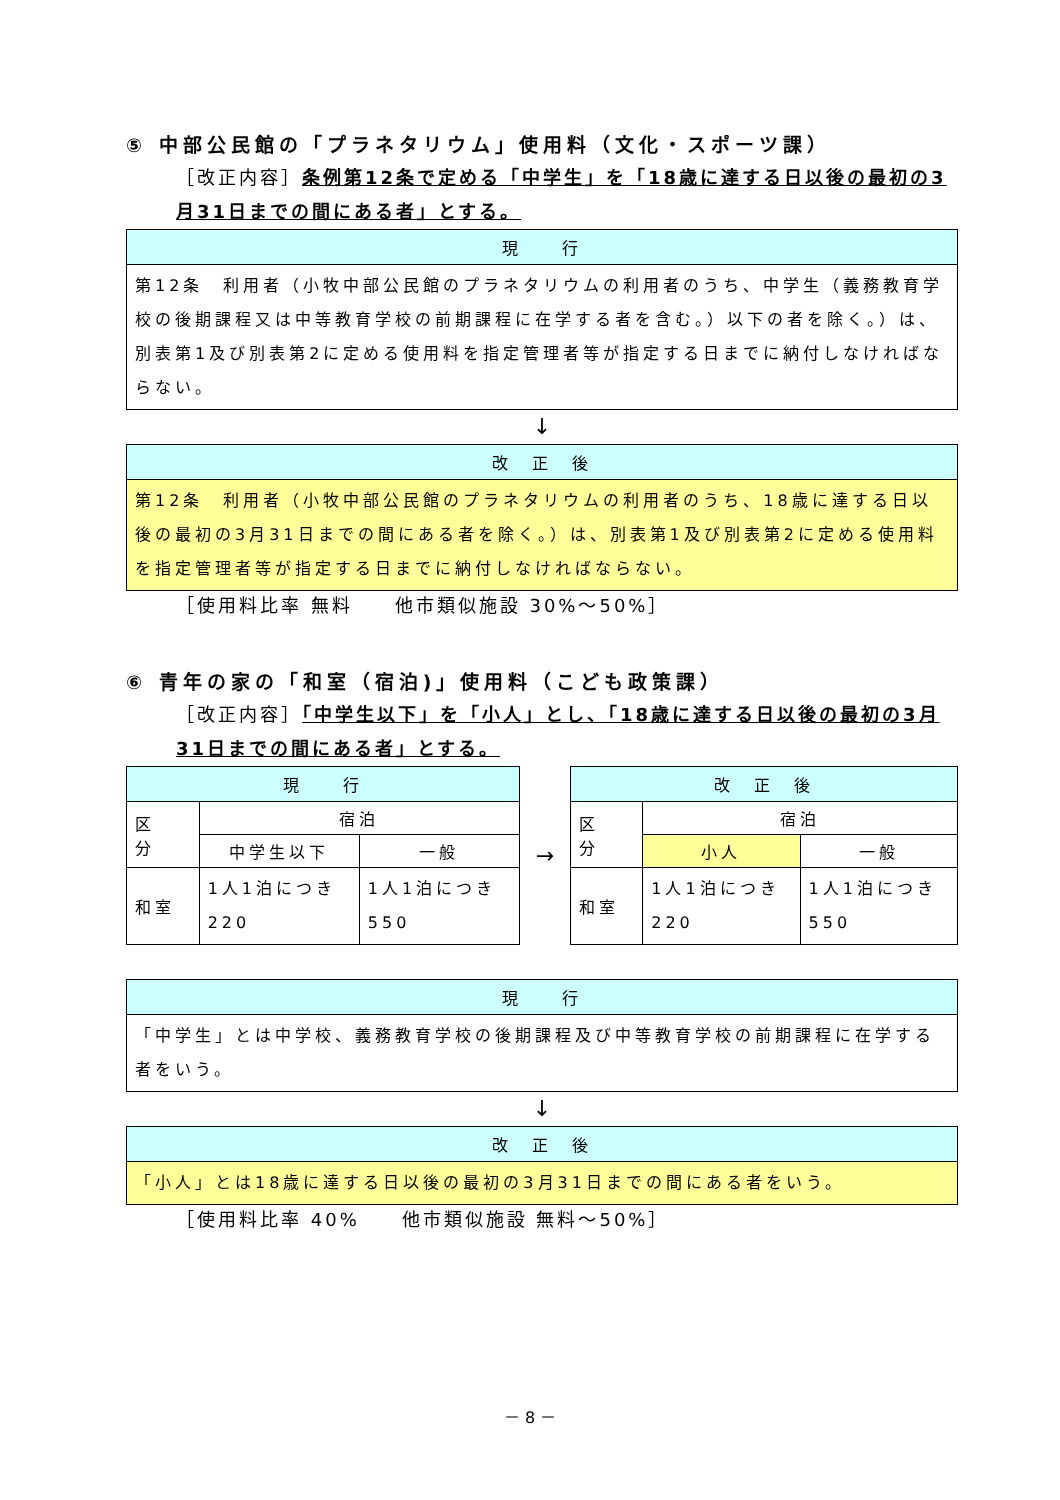⑤ 中部公民館の「プラネタリウム」使用料（文化・スポーツ課）
［改正内容］条例第12条で定める「中学生」を「18歳に達する日以後の最初の3月31日までの間にある者」とする。
| 現 行 |
| --- |
| 第12条 利用者（小牧中部公民館のプラネタリウムの利用者のうち、中学生（義務教育学校の後期課程又は中等教育学校の前期課程に在学する者を含む。）以下の者を除く。）は、別表第1及び別表第2に定める使用料を指定管理者等が指定する日までに納付しなければならない。 |
↓
| 改 正 後 |
| --- |
| 第12条 利用者（小牧中部公民館のプラネタリウムの利用者のうち、18歳に達する日以後の最初の3月31日までの間にある者を除く。）は、別表第1及び別表第2に定める使用料を指定管理者等が指定する日までに納付しなければならない。 |
［使用料比率 無料　　他市類似施設 30%～50%］
⑥ 青年の家の「和室（宿泊)」使用料（こども政策課）
［改正内容］「中学生以下」を「小人」とし、「18歳に達する日以後の最初の3月31日までの間にある者」とする。
| 現 行 | | |
| --- | --- | --- |
| 区 分 | 宿泊 | |
| | 中学生以下 | 一般 |
| 和室 | 1人1泊につき220 | 1人1泊につき550 |
→
| 改 正 後 | | |
| --- | --- | --- |
| 区 分 | 宿泊 | |
| | 小人 | 一般 |
| 和室 | 1人1泊につき220 | 1人1泊につき550 |
| 現 行 |
| --- |
| 「中学生」とは中学校、義務教育学校の後期課程及び中等教育学校の前期課程に在学する者をいう。 |
↓
| 改 正 後 |
| --- |
| 「小人」とは18歳に達する日以後の最初の3月31日までの間にある者をいう。 |
［使用料比率 40%　　他市類似施設 無料～50%］
－ 8 －